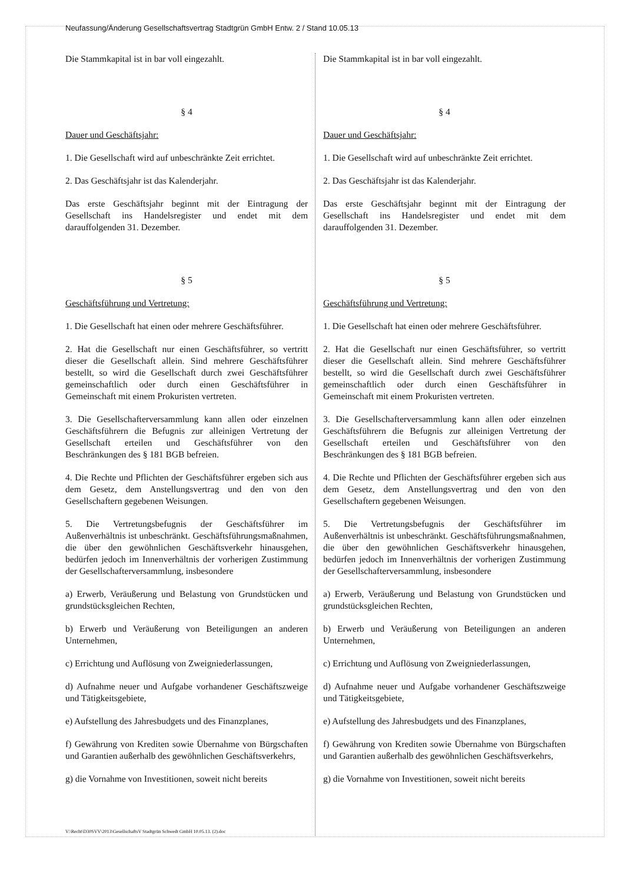Neufassung/Änderung Gesellschaftsvertrag Stadtgrün GmbH Entw. 2 / Stand 10.05.13
Die Stammkapital ist in bar voll eingezahlt.
§ 4
Dauer und Geschäftsjahr:
1. Die Gesellschaft wird auf unbeschränkte Zeit errichtet.
2. Das Geschäftsjahr ist das Kalenderjahr.
Das erste Geschäftsjahr beginnt mit der Eintragung der Gesellschaft ins Handelsregister und endet mit dem darauffolgenden 31. Dezember.
§ 5
Geschäftsführung und Vertretung:
1. Die Gesellschaft hat einen oder mehrere Geschäftsführer.
2. Hat die Gesellschaft nur einen Geschäftsführer, so vertritt dieser die Gesellschaft allein. Sind mehrere Geschäftsführer bestellt, so wird die Gesellschaft durch zwei Geschäftsführer gemeinschaftlich oder durch einen Geschäftsführer in Gemeinschaft mit einem Prokuristen vertreten.
3. Die Gesellschafterversammlung kann allen oder einzelnen Geschäftsführern die Befugnis zur alleinigen Vertretung der Gesellschaft erteilen und Geschäftsführer von den Beschränkungen des § 181 BGB befreien.
4. Die Rechte und Pflichten der Geschäftsführer ergeben sich aus dem Gesetz, dem Anstellungsvertrag und den von den Gesellschaftern gegebenen Weisungen.
5. Die Vertretungsbefugnis der Geschäftsführer im Außenverhältnis ist unbeschränkt. Geschäftsführungsmaßnahmen, die über den gewöhnlichen Geschäftsverkehr hinausgehen, bedürfen jedoch im Innenverhältnis der vorherigen Zustimmung der Gesellschafterversammlung, insbesondere
a) Erwerb, Veräußerung und Belastung von Grundstücken und grundstücksgleichen Rechten,
b) Erwerb und Veräußerung von Beteiligungen an anderen Unternehmen,
c) Errichtung und Auflösung von Zweigniederlassungen,
d) Aufnahme neuer und Aufgabe vorhandener Geschäftszweige und Tätigkeitsgebiete,
e) Aufstellung des Jahresbudgets und des Finanzplanes,
f) Gewährung von Krediten sowie Übernahme von Bürgschaften und Garantien außerhalb des gewöhnlichen Geschäftsverkehrs,
g) die Vornahme von Investitionen, soweit nicht bereits
Die Stammkapital ist in bar voll eingezahlt.
§ 4
Dauer und Geschäftsjahr:
1. Die Gesellschaft wird auf unbeschränkte Zeit errichtet.
2. Das Geschäftsjahr ist das Kalenderjahr.
Das erste Geschäftsjahr beginnt mit der Eintragung der Gesellschaft ins Handelsregister und endet mit dem darauffolgenden 31. Dezember.
§ 5
Geschäftsführung und Vertretung:
1. Die Gesellschaft hat einen oder mehrere Geschäftsführer.
2. Hat die Gesellschaft nur einen Geschäftsführer, so vertritt dieser die Gesellschaft allein. Sind mehrere Geschäftsführer bestellt, so wird die Gesellschaft durch zwei Geschäftsführer gemeinschaftlich oder durch einen Geschäftsführer in Gemeinschaft mit einem Prokuristen vertreten.
3. Die Gesellschafterversammlung kann allen oder einzelnen Geschäftsführern die Befugnis zur alleinigen Vertretung der Gesellschaft erteilen und Geschäftsführer von den Beschränkungen des § 181 BGB befreien.
4. Die Rechte und Pflichten der Geschäftsführer ergeben sich aus dem Gesetz, dem Anstellungsvertrag und den von den Gesellschaftern gegebenen Weisungen.
5. Die Vertretungsbefugnis der Geschäftsführer im Außenverhältnis ist unbeschränkt. Geschäftsführungsmaßnahmen, die über den gewöhnlichen Geschäftsverkehr hinausgehen, bedürfen jedoch im Innenverhältnis der vorherigen Zustimmung der Gesellschafterversammlung, insbesondere
a) Erwerb, Veräußerung und Belastung von Grundstücken und grundstücksgleichen Rechten,
b) Erwerb und Veräußerung von Beteiligungen an anderen Unternehmen,
c) Errichtung und Auflösung von Zweigniederlassungen,
d) Aufnahme neuer und Aufgabe vorhandener Geschäftszweige und Tätigkeitsgebiete,
e) Aufstellung des Jahresbudgets und des Finanzplanes,
f) Gewährung von Krediten sowie Übernahme von Bürgschaften und Garantien außerhalb des gewöhnlichen Geschäftsverkehrs,
g) die Vornahme von Investitionen, soweit nicht bereits
V:\Recht\D30SVV\2013\GesellschaftsV Stadtgrün Schwedt GmbH 10.05.13. (2).doc